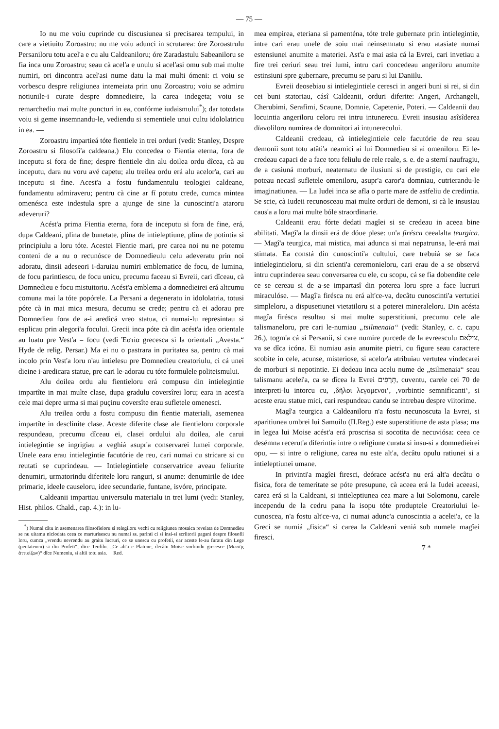— 75 —
Io nu me voiu cuprinde cu discusiunea si precisarea tempului, in care a vietiuitu Zoroastru; nu me voiu adunci in scrutarea: óre Zoroastrulu Persaniloru totu acel'a e cu alu Caldeaniloru; óre Zaradastulu Sabeaniloru se fia inca unu Zoroastru; seau cà acel'a e unulu si acel'asi omu sub mai multe numiri, ori dincontra acel'asi nume datu la mai multi ómeni: ci voiu se vorbescu despre religiunea intemeiata prin unu Zoroastru; voiu se admiru notiunile-i curate despre domnedieire, la carea indegeta; voiu se remarchediu mai multe puncturi in ea, confórme iudaismului<sup>*</sup>); dar totodata voiu si geme insemnandu-le, vediendu si sementiele unui cultu idololatricu in ea. —
Zoroastru impartieá tóte fientiele in trei orduri (vedi: Stanley, Despre Zoroastru si filosofi'a caldeana.) Elu concedea o Fientia eterna, fora de inceputu si fora de fine; despre fientiele din alu doilea ordu dîcea, cà au inceputu, dara nu voru avé capetu; alu treilea ordu erá alu acelor'a, cari au inceputu si fine. Acest'a a fostu fundamentulu teologiei caldeane, fundamentu admiraveru; pentru cà cine ar fí potutu crede, cumca mintea omenésca este indestula spre a ajunge de sine la cunoscinti'a ataroru adeveruri?
Acést'a prima Fientia eterna, fora de inceputu si fora de fine, erá, dupa Caldeani, plina de bunetate, plina de intieleptiune, plina de potintia si principiulu a loru tóte. Acestei Fientie mari, pre carea noi nu ne potemu conteni de a nu o recunósce de Domnedieulu celu adeveratu prin noi adoratu, dinsii adeseori i-daruiau numiri emblematice de focu, de lumina, de focu parintiescu, de focu unicu, precumu faceau si Evreii, cari dîceau, cà Domnedieu e focu mistuitoriu. Acést'a emblema a domnedieirei erá altcumu comuna mai la tóte popórele. La Persani a degeneratu in idololatria, totusi póte cà in mai mica mesura, decumu se crede; pentru cà ei adorau pre Domnedieu fora de a-i aredicá vreo statua, ci numai-lu represintau si esplicau prin alegori'a focului. Grecii inca póte cà din acést'a idea orientale au luatu pre Vest'a = focu (vedi Ἑστία grecesca si la orientali „Avesta.“ Hyde de relig. Persar.) Ma ei nu o pastrara in puritatea sa, pentru cà mai incolo prin Vest'a loru n'au intielesu pre Domnedieu creatoriulu, ci cá unei dieine i-aredicara statue, pre cari le-adorau cu tóte formulele politeismului.
Alu doilea ordu alu fientieloru erá compusu din intielegintie impartîte in mai multe clase, dupa gradulu coversîrei loru; eara in acest'a cele mai depre urma si mai puçinu coversîte erau sufletele omenesci.
Alu treilea ordu a fostu compusu din fientie materiali, asemenea impartîte in desclinite clase. Aceste diferite clase ale fientieloru corporale respundeau, precumu dîceau ei, clasei ordului alu doilea, ale carui intielegintie se ingrigiau a veghiá asupr'a conservarei lumei corporale. Unele eara erau intielegintie facutórie de reu, cari numai cu stricare si cu reutati se cuprindeau. — Intielegintiele conservatrice aveau feliurite denumiri, urmatorindu diferitele loru ranguri, si anume: denumirile de idee primarie, ideele causeloru, idee secundarie, funtane, isvóre, principate.
Caldeanii impartiau universulu materialu in trei lumi (vedi: Stanley, Hist. philos. Chald., cap. 4.): in lu-
<sup>*</sup>) Numai câtu in asemenarea filosofieloru si relegiloru vechi cu religiunea mosaica revelata de Domnedieu se nu uitamu niciodata ceea ce marturisescu nu numai ss. parinti ci si insi-si scriitorii pagani despre filosofii loru, cumca „vrendu nevrendu au graitu lucruri, ce se unescu cu profetii, ear aceste le-au furatu din Lege (pentateucu) si din Profeti“, dice Teofilu. „Ce alt'a e Platone, decâtu Moise vorbindu grecesce (Μωσῆς ἀττικίζων)“ dîce Numeniu, si altii totu asia. Red.
mea empirea, eteriana si pamenténa, tóte trele gubernate prin intielegintie, intre cari erau unele de soiu mai neinsemnatu si erau atasiate numai estensiunei anumite a materiei. Ast'a e mai asia cá la Evrei, cari invetiau a fire trei ceriuri seau trei lumi, intru cari concedeau angeriloru anumite estinsiuni spre gubernare, precumu se paru si lui Daniilu.
Evreii deosebiau si intielegintiele ceresci in angeri buni si rei, si din cei buni statoriau, cásî Caldeanii, orduri diferite: Angeri, Archangeli, Cherubimi, Serafimi, Scaune, Domnie, Capetenie, Poteri. — Caldeanii dau locuintia angeriloru celoru rei intru intunerecu. Evreii insusiau asîsîderea dïavoliloru numirea de domnitori ai intunerecului.
Caldeanii credeau, cà intielegintiele cele facutórie de reu seau demonii sunt totu atâti'a neamici ai lui Domnedieu si ai omeniloru. Ei le- credeau capaci de a face totu feliulu de rele reale, s. e. de a sterní naufragiu, de a casiuná morburi, neaternatu de ilusiuni si de prestigie, cu cari ele poteau necasî sufletele omeniloru, asupr'a caror'a domniau, cutrierandu-le imaginatiunea. — La Iudei inca se afla o parte mare de astfeliu de credintia. Se scie, cà Iudeii recunosceau mai multe orduri de demoni, si cà le insusiau caus'a a loru mai multe bóle straordinarie.
Caldeanii erau fórte dedati magîei si se credeau in aceea bine abilitati. Magî'a la dinsii erá de dóue plese: un'a firésca ceealalta teurgica. — Magî'a teurgica, mai mistica, mai adunca si mai nepatrunsa, le-erá mai stimata. Ea constá din cunoscinti'a cultului, care trebuiá se se faca intielegintieloru, si din scienti'a ceremonieloru, cari erau de a se observá intru cuprinderea seau conversarea cu ele, cu scopu, cá se fia dobendite cele ce se cereau si de a-se impartasî din poterea loru spre a face lucruri miraculóse. — Magî'a firésca nu erá alt'ce-va, decâtu cunoscinti'a vertutiei simpleloru, a dispusetiunei vietatiloru si a poterei mineraleloru. Din acésta magîa firésca resultau si mai multe superstitiuni, precumu cele ale talismaneloru, pre cari le-numiau „tsilmenaia“ (vedi: Stanley, c. c. capu 26.), togm'a cá si Persanii, si care numire purcede de la evreesculu צילאם, va se dîca icóna. Ei numiau asia anumite pietri, cu figure seau caractere scobite in cele, acunse, misteriose, si acelor'a atribuiau vertutea vindecarei de morburi si nepotintie. Ei dedeau inca acelu nume de „tsilmenaia“ seau talismanu acelei'a, ca se dîcea la Evrei תְּרָפִים, cuventu, carele cei 70 de interpreti-lu intorcu cu, ‚δῆλοι λεγομενοι‘, ‚vorbintie semnificanti‘, si aceste erau statue mici, cari respundeau candu se intrebau despre viitorime.
Magî'a teurgica a Caldeaniloru n'a fostu necunoscuta la Evrei, si aparitiunea umbrei lui Samuilu (II.Reg.) este superstitiune de asta plasa; ma in legea lui Moise acést'a erá proscrisa si socotita de necuviósa: ceea ce desémna recerut'a diferintia intre o religiune curata si insu-si a domnedieirei opu, — si intre o religiune, carea nu este alt'a, decâtu opulu ratiunei si a intieleptiunei umane.
In privinti'a magîei firesci, deórace acést'a nu erá alt'a decâtu o fisica, fora de temeritate se póte presupune, cà aceea erá la Iudei aceeasi, carea erá si la Caldeani, si intieleptiunea cea mare a lui Solomonu, carele incependu de la cedru pana la isopu tóte produptele Creatoriului le-cunoscea, n'a fostu alt'ce-va, ci numai adunc'a cunoscintia a acelei'a, ce la Greci se numiá „fisica“ si carea la Caldeani veniá sub numele magîei firesci.
7 *